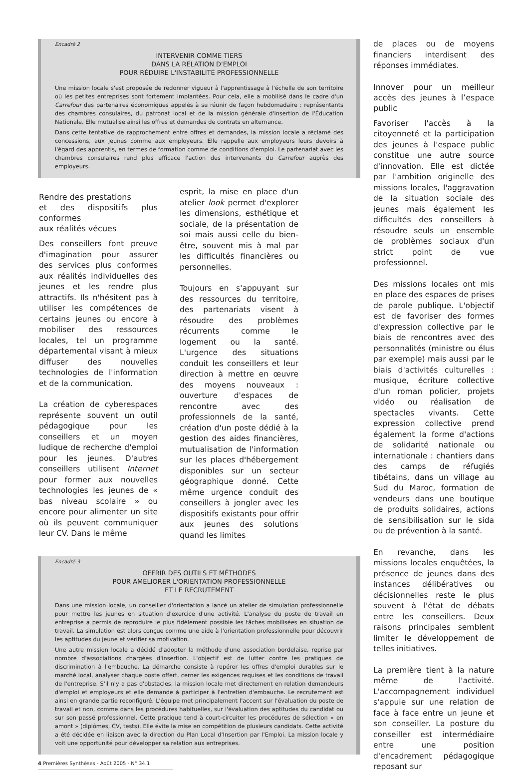Encadré 2
INTERVENIR COMME TIERS
DANS LA RELATION D'EMPLOI
POUR RÉDUIRE L'INSTABILITÉ PROFESSIONNELLE
Une mission locale s'est proposée de redonner vigueur à l'apprentissage à l'échelle de son territoire où les petites entreprises sont fortement implantées. Pour cela, elle a mobilisé dans le cadre d'un Carrefour des partenaires économiques appelés à se réunir de façon hebdomadaire : représentants des chambres consulaires, du patronat local et de la mission générale d'insertion de l'Éducation Nationale. Elle mutualise ainsi les offres et demandes de contrats en alternance.
Dans cette tentative de rapprochement entre offres et demandes, la mission locale a réclamé des concessions, aux jeunes comme aux employeurs. Elle rappelle aux employeurs leurs devoirs à l'égard des apprentis, en termes de formation comme de conditions d'emploi. Le partenariat avec les chambres consulaires rend plus efficace l'action des intervenants du Carrefour auprès des employeurs.
Rendre des prestations
et des dispositifs plus conformes
aux réalités vécues
Des conseillers font preuve d'imagination pour assurer des services plus conformes aux réalités individuelles des jeunes et les rendre plus attractifs. Ils n'hésitent pas à utiliser les compétences de certains jeunes ou encore à mobiliser des ressources locales, tel un programme départemental visant à mieux diffuser des nouvelles technologies de l'information et de la communication.
La création de cyberespaces représente souvent un outil pédagogique pour les conseillers et un moyen ludique de recherche d'emploi pour les jeunes. D'autres conseillers utilisent Internet pour former aux nouvelles technologies les jeunes de « bas niveau scolaire » ou encore pour alimenter un site où ils peuvent communiquer leur CV. Dans le même
esprit, la mise en place d'un atelier look permet d'explorer les dimensions, esthétique et sociale, de la présentation de soi mais aussi celle du bien-être, souvent mis à mal par les difficultés financières ou personnelles.
Toujours en s'appuyant sur des ressources du territoire, des partenariats visent à résoudre des problèmes récurrents comme le logement ou la santé. L'urgence des situations conduit les conseillers et leur direction à mettre en œuvre des moyens nouveaux : ouverture d'espaces de rencontre avec des professionnels de la santé, création d'un poste dédié à la gestion des aides financières, mutualisation de l'information sur les places d'hébergement disponibles sur un secteur géographique donné. Cette même urgence conduit des conseillers à jongler avec les dispositifs existants pour offrir aux jeunes des solutions quand les limites
Encadré 3
OFFRIR DES OUTILS ET MÉTHODES
POUR AMÉLIORER L'ORIENTATION PROFESSIONNELLE
ET LE RECRUTEMENT
Dans une mission locale, un conseiller d'orientation a lancé un atelier de simulation professionnelle pour mettre les jeunes en situation d'exercice d'une activité. L'analyse du poste de travail en entreprise a permis de reproduire le plus fidèlement possible les tâches mobilisées en situation de travail. La simulation est alors conçue comme une aide à l'orientation professionnelle pour découvrir les aptitudes du jeune et vérifier sa motivation.
Une autre mission locale a décidé d'adopter la méthode d'une association bordelaise, reprise par nombre d'associations chargées d'insertion. L'objectif est de lutter contre les pratiques de discrimination à l'embauche. La démarche consiste à repérer les offres d'emploi durables sur le marché local, analyser chaque poste offert, cerner les exigences requises et les conditions de travail de l'entreprise. S'il n'y a pas d'obstacles, la mission locale met directement en relation demandeurs d'emploi et employeurs et elle demande à participer à l'entretien d'embauche. Le recrutement est ainsi en grande partie reconfiguré. L'équipe met principalement l'accent sur l'évaluation du poste de travail et non, comme dans les procédures habituelles, sur l'évaluation des aptitudes du candidat ou sur son passé professionnel. Cette pratique tend à court-circuiter les procédures de sélection « en amont » (diplômes, CV, tests). Elle évite la mise en compétition de plusieurs candidats. Cette activité a été décidée en liaison avec la direction du Plan Local d'Insertion par l'Emploi. La mission locale y voit une opportunité pour développer sa relation aux entreprises.
4 Premières Synthèses - Août 2005 - N° 34.1
de places ou de moyens financiers interdisent des réponses immédiates.
Innover pour un meilleur accès des jeunes à l’espace public
Favoriser l'accès à la citoyenneté et la participation des jeunes à l'espace public constitue une autre source d'innovation. Elle est dictée par l'ambition originelle des missions locales, l'aggravation de la situation sociale des jeunes mais également les difficultés des conseillers à résoudre seuls un ensemble de problèmes sociaux d'un strict point de vue professionnel.
Des missions locales ont mis en place des espaces de prises de parole publique. L'objectif est de favoriser des formes d'expression collective par le biais de rencontres avec des personnalités (ministre ou élus par exemple) mais aussi par le biais d'activités culturelles : musique, écriture collective d'un roman policier, projets vidéo ou réalisation de spectacles vivants. Cette expression collective prend également la forme d'actions de solidarité nationale ou internationale : chantiers dans des camps de réfugiés tibétains, dans un village au Sud du Maroc, formation de vendeurs dans une boutique de produits solidaires, actions de sensibilisation sur le sida ou de prévention à la santé.
En revanche, dans les missions locales enquêtées, la présence de jeunes dans des instances délibératives ou décisionnelles reste le plus souvent à l'état de débats entre les conseillers. Deux raisons principales semblent limiter le développement de telles initiatives.
La première tient à la nature même de l'activité. L'accompagnement individuel s'appuie sur une relation de face à face entre un jeune et son conseiller. La posture du conseiller est intermédiaire entre une position d'encadrement pédagogique reposant sur